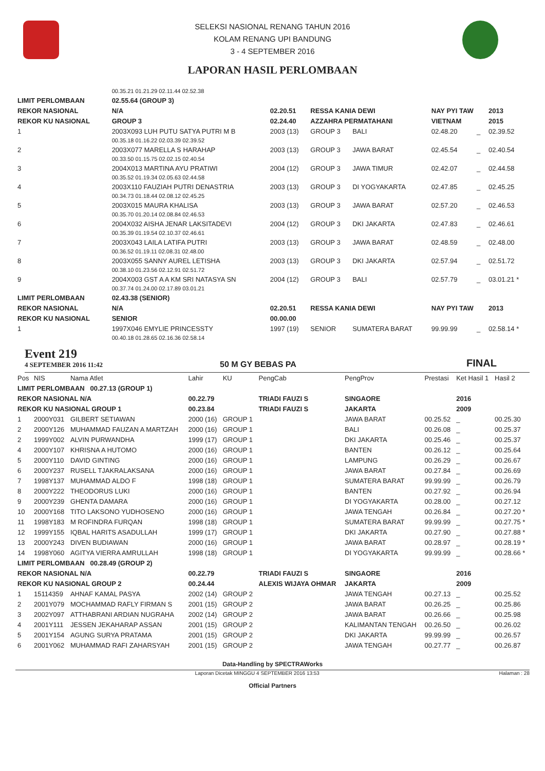SELEKSI NASIONAL RENANG TAHUN 2016
KOLAM RENANG UPI BANDUNG
3 - 4 SEPTEMBER 2016
LAPORAN HASIL PERLOMBAAN
| | 00.35.21 01.21.29 02.11.44 02.52.38 | | | | | | | |
| LIMIT PERLOMBAAN | | 02.55.64 (GROUP 3) | | | | | | |
| REKOR NASIONAL | | N/A | 02.20.51 | RESSA KANIA DEWI | | NAY PYI TAW | | 2013 |
| REKOR KU NASIONAL | | GROUP 3 | 02.24.40 | AZZAHRA PERMATAHANI | | VIETNAM | | 2015 |
| 1 | 2003X093 LUH PUTU SATYA PUTRI M B | | 2003 (13) | GROUP 3 | BALI | 02.48.20 | _ | 02.39.52 |
| | 00.35.18 01.16.22 02.03.39 02.39.52 | | | | | | | |
| 2 | 2003X077 MARELLA S HARAHAP | | 2003 (13) | GROUP 3 | JAWA BARAT | 02.45.54 | _ | 02.40.54 |
| | 00.33.50 01.15.75 02.02.15 02.40.54 | | | | | | | |
| 3 | 2004X013 MARTINA AYU PRATIWI | | 2004 (12) | GROUP 3 | JAWA TIMUR | 02.42.07 | _ | 02.44.58 |
| | 00.35.52 01.19.34 02.05.63 02.44.58 | | | | | | | |
| 4 | 2003X110 FAUZIAH PUTRI DENASTRIA | | 2003 (13) | GROUP 3 | DI YOGYAKARTA | 02.47.85 | _ | 02.45.25 |
| | 00.34.73 01.18.44 02.08.12 02.45.25 | | | | | | | |
| 5 | 2003X015 MAURA KHALISA | | 2003 (13) | GROUP 3 | JAWA BARAT | 02.57.20 | _ | 02.46.53 |
| | 00.35.70 01.20.14 02.08.84 02.46.53 | | | | | | | |
| 6 | 2004X032 AISHA JENAR LAKSITADEVI | | 2004 (12) | GROUP 3 | DKI JAKARTA | 02.47.83 | _ | 02.46.61 |
| | 00.35.39 01.19.54 02.10.37 02.46.61 | | | | | | | |
| 7 | 2003X043 LAILA LATIFA PUTRI | | 2003 (13) | GROUP 3 | JAWA BARAT | 02.48.59 | _ | 02.48.00 |
| | 00.36.52 01.19.11 02.08.31 02.48.00 | | | | | | | |
| 8 | 2003X055 SANNY AUREL LETISHA | | 2003 (13) | GROUP 3 | DKI JAKARTA | 02.57.94 | _ | 02.51.72 |
| | 00.38.10 01.23.56 02.12.91 02.51.72 | | | | | | | |
| 9 | 2004X003 GST A A KM SRI NATASYA SN | | 2004 (12) | GROUP 3 | BALI | 02.57.79 | _ | 03.01.21 * |
| | 00.37.74 01.24.00 02.17.89 03.01.21 | | | | | | | |
| LIMIT PERLOMBAAN | | 02.43.38 (SENIOR) | | | | | | |
| REKOR NASIONAL | | N/A | 02.20.51 | RESSA KANIA DEWI | | NAY PYI TAW | | 2013 |
| REKOR KU NASIONAL | | SENIOR | 00.00.00 | | | | | |
| 1 | 1997X046 EMYLIE PRINCESSTY | | 1997 (19) | SENIOR | SUMATERA BARAT | 99.99.99 | _ | 02.58.14 * |
| | 00.40.18 01.28.65 02.16.36 02.58.14 | | | | | | | |
Event 219
4 SEPTEMBER 2016 11:42
50 M GY BEBAS PA
FINAL
| Pos | NIS | Nama Atlet | Lahir | KU | PengCab | PengProv | Prestasi | Ket Hasil 1 | Hasil 2 |
| --- | --- | --- | --- | --- | --- | --- | --- | --- | --- |
| LIMIT PERLOMBAAN 00.27.13 (GROUP 1) | | | | | | | | | |
| REKOR NASIONAL N/A | | | 00.22.79 | | TRIADI FAUZI S | SINGAORE | | 2016 | |
| REKOR KU NASIONAL GROUP 1 | | | 00.23.84 | | TRIADI FAUZI S | JAKARTA | | 2009 | |
| 1 | 2000Y031 | GILBERT SETIAWAN | 2000 (16) | GROUP 1 | | JAWA BARAT | 00.25.52 | _ | 00.25.30 |
| 2 | 2000Y126 | MUHAMMAD FAUZAN A MARTZAH | 2000 (16) | GROUP 1 | | BALI | 00.26.08 | _ | 00.25.37 |
| 2 | 1999Y002 | ALVIN PURWANDHA | 1999 (17) | GROUP 1 | | DKI JAKARTA | 00.25.46 | _ | 00.25.37 |
| 4 | 2000Y107 | KHRISNA A HUTOMO | 2000 (16) | GROUP 1 | | BANTEN | 00.26.12 | _ | 00.25.64 |
| 5 | 2000Y110 | DAVID GINTING | 2000 (16) | GROUP 1 | | LAMPUNG | 00.26.29 | _ | 00.26.67 |
| 6 | 2000Y237 | RUSELL TJAKRALAKSANA | 2000 (16) | GROUP 1 | | JAWA BARAT | 00.27.84 | _ | 00.26.69 |
| 7 | 1998Y137 | MUHAMMAD ALDO F | 1998 (18) | GROUP 1 | | SUMATERA BARAT | 99.99.99 | _ | 00.26.79 |
| 8 | 2000Y222 | THEODORUS LUKI | 2000 (16) | GROUP 1 | | BANTEN | 00.27.92 | _ | 00.26.94 |
| 9 | 2000Y239 | GHENTA DAMARA | 2000 (16) | GROUP 1 | | DI YOGYAKARTA | 00.28.00 | _ | 00.27.12 |
| 10 | 2000Y168 | TITO LAKSONO YUDHOSENO | 2000 (16) | GROUP 1 | | JAWA TENGAH | 00.26.84 | _ | 00.27.20 * |
| 11 | 1998Y183 | M ROFINDRA FURQAN | 1998 (18) | GROUP 1 | | SUMATERA BARAT | 99.99.99 | _ | 00.27.75 * |
| 12 | 1999Y155 | IQBAL HARITS ASADULLAH | 1999 (17) | GROUP 1 | | DKI JAKARTA | 00.27.90 | _ | 00.27.88 * |
| 13 | 2000Y243 | DIVEN BUDIAWAN | 2000 (16) | GROUP 1 | | JAWA BARAT | 00.28.97 | _ | 00.28.19 * |
| 14 | 1998Y060 | AGITYA VIERRA AMRULLAH | 1998 (18) | GROUP 1 | | DI YOGYAKARTA | 99.99.99 | _ | 00.28.66 * |
| LIMIT PERLOMBAAN 00.28.49 (GROUP 2) | | | | | | | | | |
| REKOR NASIONAL N/A | | | 00.22.79 | | TRIADI FAUZI S | SINGAORE | | 2016 | |
| REKOR KU NASIONAL GROUP 2 | | | 00.24.44 | | ALEXIS WIJAYA OHMAR | JAKARTA | | 2009 | |
| 1 | 15114359 | AHNAF KAMAL PASYA | 2002 (14) | GROUP 2 | | JAWA TENGAH | 00.27.13 | _ | 00.25.52 |
| 2 | 2001Y079 | MOCHAMMAD RAFLY FIRMAN S | 2001 (15) | GROUP 2 | | JAWA BARAT | 00.26.25 | _ | 00.25.86 |
| 3 | 2002Y097 | ATTHABRANI ARDIAN NUGRAHA | 2002 (14) | GROUP 2 | | JAWA BARAT | 00.26.66 | _ | 00.25.98 |
| 4 | 2001Y111 | JESSEN JEKAHARAP ASSAN | 2001 (15) | GROUP 2 | | KALIMANTAN TENGAH | 00.26.50 | _ | 00.26.02 |
| 5 | 2001Y154 | AGUNG SURYA PRATAMA | 2001 (15) | GROUP 2 | | DKI JAKARTA | 99.99.99 | _ | 00.26.57 |
| 6 | 2001Y062 | MUHAMMAD RAFI ZAHARSYAH | 2001 (15) | GROUP 2 | | JAWA TENGAH | 00.27.77 | _ | 00.26.87 |
Data-Handling by SPECTRAWorks
Laporan Dicetak MINGGU 4 SEPTEMBER 2016 13:53 Halaman : 28
Official Partners